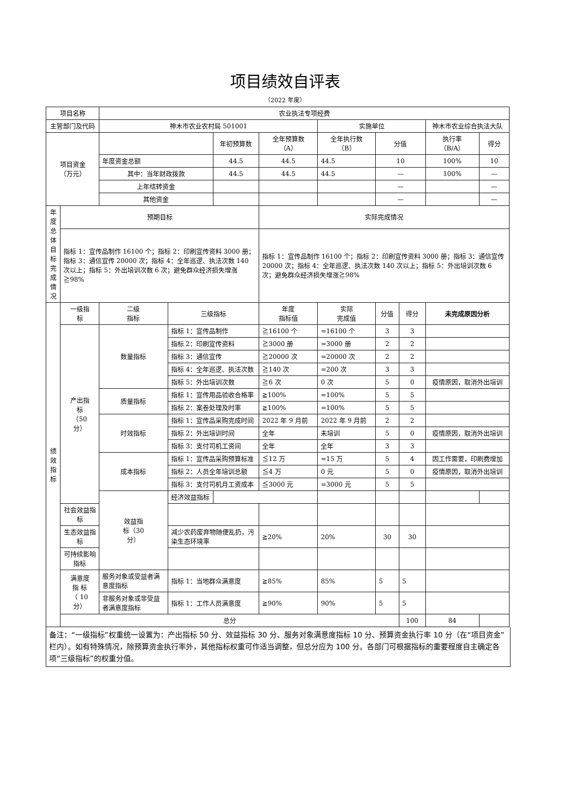项目绩效自评表
（2022 年度）
| 项目名称 | | 农业执法专项经费 | | | | | | | | |
| 主管部门及代码 | | 神木市农业农村局 501001 | | | | 实施单位 | | | 神木市农业综合执法大队 | |
| 项目资金 （万元） | | | | 年初预算数 | 全年预算数 （A） | 全年执行数 （B） | 分值 | | 执行率 （B/A） | 得分 |
| | | 年度资金总额 | | 44.5 | 44.5 | 44.5 | 10 | | 100% | 10 |
| | | 其中：当年财政拨款 | | 44.5 | 44.5 | 44.5 | — | | 100% | — |
| | | 上年结转资金 | | | | | — | | | — |
| | | 其他资金 | | | | | — | | | — |
| 年度 总体 目标 完成 情况 | 预期目标 | | | | 实际完成情况 | | | | | |
| | 指标 1：宣传品制作 16100 个；指标 2：印刷宣传资料 3000 册；指标 3：通信宣传 20000 次；指标 4：全年巡逻、执法次数 140 次以上；指标 5：外出培训次数 6 次；避免群众经济损失增涨≧98% | | | | 指标 1：宣传品制作 16100 个；指标 2：印刷宣传资料 3000 册；指标 3：通信宣传 20000 次；指标 4：全年巡逻、执法次数 140 次以上；指标 5：外出培训次数 6 次；避免群众经济损失增涨≧98% | | | | | |
| 绩 效 指 标 | 一级指 标 | 二级 指标 | 三级指标 | | 年度 指标值 | 实际 完成值 | 分值 | 得分 | 未完成原因分析 | |
| | 产出指 标 （50 分） | 数量指标 | 指标 1：宣传品制作 | | ≧16100 个 | =16100 个 | 3 | 3 | | |
| | | | 指标 2：印刷宣传资料 | | ≧3000 册 | =3000 册 | 2 | 2 | | |
| | | | 指标 3：通信宣传 | | ≧20000 次 | =20000 次 | 2 | 2 | | |
| | | | 指标 4：全年巡逻、执法次数 | | ≧140 次 | =200 次 | 3 | 3 | | |
| | | | 指标 5：外出培训次数 | | ≧6 次 | 0 次 | 5 | 0 | 疫情原因，取消外出培训 | |
| | | 质量指标 | 指标 1：宣传用品验收合格率 | | ≧100% | =100% | 5 | 5 | | |
| | | | 指标 2：案卷处理及时率 | | ≧100% | =100% | 5 | 5 | | |
| | | 时效指标 | 指标 1：宣传品采购完成时间 | | 2022 年 9 月前 | 2022 年 9 月前 | 2 | 2 | | |
| | | | 指标 2：外出培训时间 | | 全年 | 未培训 | 5 | 0 | 疫情原因，取消外出培训 | |
| | | | 指标 3：支付司机工资间 | | 全年 | 全年 | 3 | 3 | | |
| | | 成本指标 | 指标 1：宣传品采购预算标准 | | ≦12 万 | =15 万 | 5 | 4 | 因工作需要，印刷费增加 | |
| | | | 指标 2：人员全年培训总额 | | ≦4 万 | 0 元 | 5 | 0 | 疫情原因，取消外出培训 | |
| | | | 指标 3：支付司机月工资成本 | | ≦3000 元 | =3000 元 | 5 | 5 | | |
| | | 效益指 标（30 分） | 经济效益指标 | | | | | | | |
| | 社会效益指标 | | | | | | | | | |
| | 生态效益指标 | | 减少农药废弃物随便乱扔，污染生态环境率 | | ≧20% | 20% | 30 | 30 | | |
| | 可持续影响 指标 | | | | | | | | | |
| | 满意度 指 标 （ 10 分） | 服务对象或受益者满意度指标 | 指标 1：当地群众满意度 | | ≧85% | 85% | 5 | 5 | | |
| | | 非服务对象或非受益者满意度指标 | 指标 1：工作人员满意度 | | ≧90% | 90% | 5 | 5 | | |
| | 总分 | | | | | | | 100 | 84 | |
备注：“一级指标”权重统一设置为：产出指标 50 分、效益指标 30 分、服务对象满意度指标 10 分、预算资金执行率 10 分（在“项目资金”栏内）。如有特殊情况，除预算资金执行率外，其他指标权重可作适当调整，但总分应为 100 分。各部门可根据指标的重要程度自主确定各项“三级指标”的权重分值。